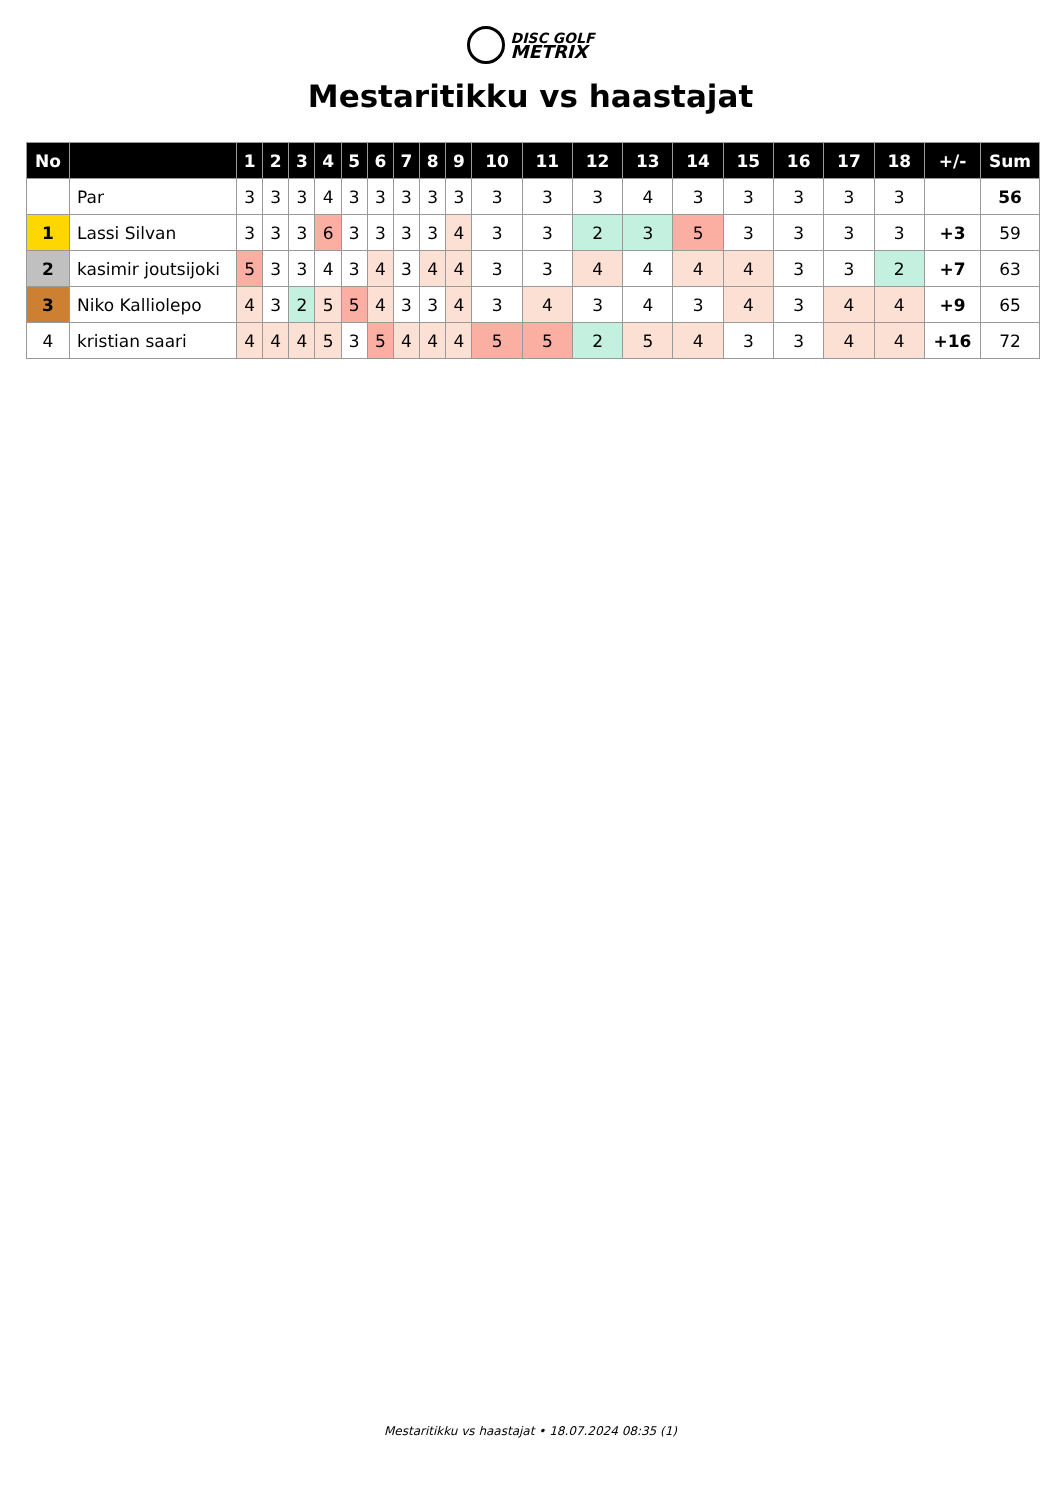DISC GOLF
METRIX
Mestaritikku vs haastajat
| No | | 1 | 2 | 3 | 4 | 5 | 6 | 7 | 8 | 9 | 10 | 11 | 12 | 13 | 14 | 15 | 16 | 17 | 18 | +/- | Sum |
| --- | --- | --- | --- | --- | --- | --- | --- | --- | --- | --- | --- | --- | --- | --- | --- | --- | --- | --- | --- | --- | --- |
| | Par | 3 | 3 | 3 | 4 | 3 | 3 | 3 | 3 | 3 | 3 | 3 | 3 | 4 | 3 | 3 | 3 | 3 | 3 | | 56 |
| 1 | Lassi Silvan | 3 | 3 | 3 | 6 | 3 | 3 | 3 | 3 | 4 | 3 | 3 | 2 | 3 | 5 | 3 | 3 | 3 | 3 | +3 | 59 |
| 2 | kasimir joutsijoki | 5 | 3 | 3 | 4 | 3 | 4 | 3 | 4 | 4 | 3 | 3 | 4 | 4 | 4 | 4 | 3 | 3 | 2 | +7 | 63 |
| 3 | Niko Kalliolepo | 4 | 3 | 2 | 5 | 5 | 4 | 3 | 3 | 4 | 3 | 4 | 3 | 4 | 3 | 4 | 3 | 4 | 4 | +9 | 65 |
| 4 | kristian saari | 4 | 4 | 4 | 5 | 3 | 5 | 4 | 4 | 4 | 5 | 5 | 2 | 5 | 4 | 3 | 3 | 4 | 4 | +16 | 72 |
Mestaritikku vs haastajat • 18.07.2024 08:35 (1)